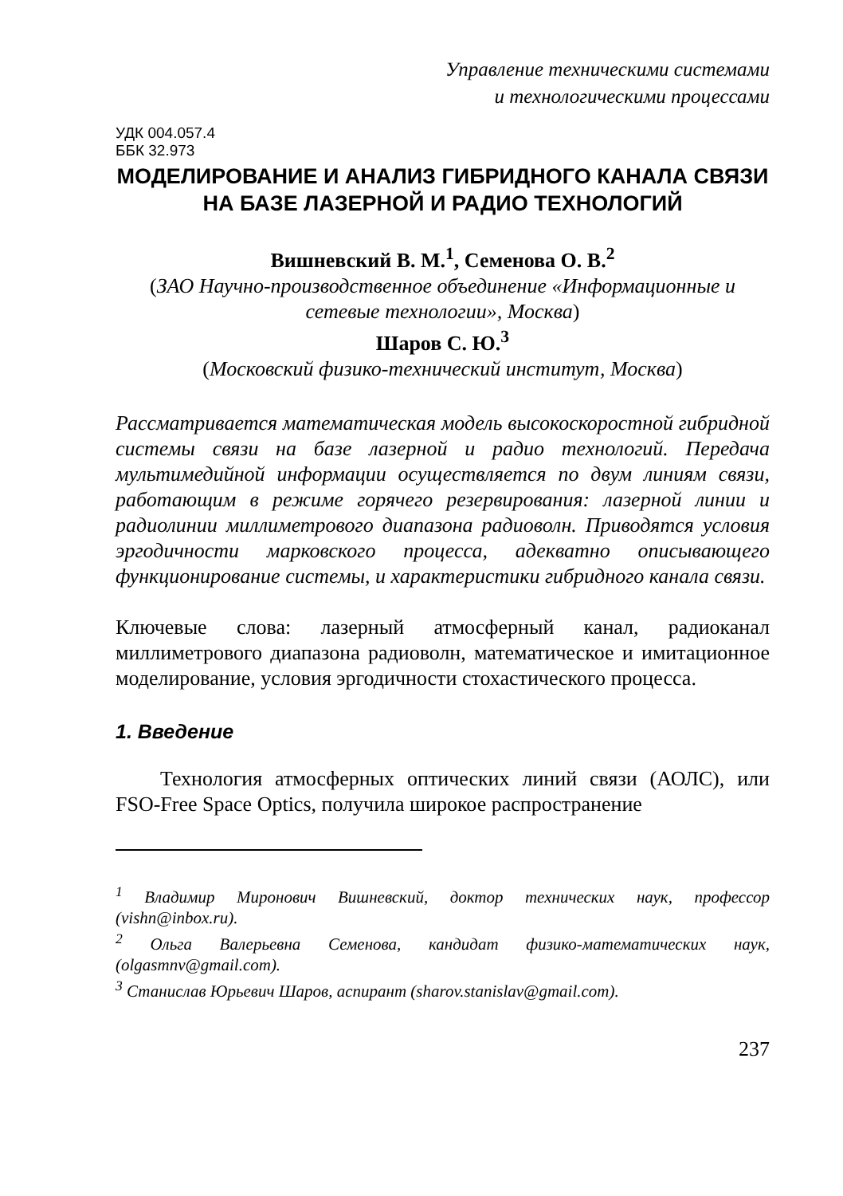Управление техническими системами
и технологическими процессами
УДК 004.057.4
ББК 32.973
МОДЕЛИРОВАНИЕ И АНАЛИЗ ГИБРИДНОГО КАНАЛА СВЯЗИ НА БАЗЕ ЛАЗЕРНОЙ И РАДИО ТЕХНОЛОГИЙ
Вишневский В. М.<sup>1</sup>, Семенова О. В.<sup>2</sup>
(ЗАО Научно-производственное объединение «Информационные и сетевые технологии», Москва)
Шаров С. Ю.<sup>3</sup>
(Московский физико-технический институт, Москва)
Рассматривается математическая модель высокоскоростной гибридной системы связи на базе лазерной и радио технологий. Передача мультимедийной информации осуществляется по двум линиям связи, работающим в режиме горячего резервирования: лазерной линии и радиолинии миллиметрового диапазона радиоволн. Приводятся условия эргодичности марковского процесса, адекватно описывающего функционирование системы, и характеристики гибридного канала связи.
Ключевые слова: лазерный атмосферный канал, радиоканал миллиметрового диапазона радиоволн, математическое и имитационное моделирование, условия эргодичности стохастического процесса.
1. Введение
Технология атмосферных оптических линий связи (АОЛС), или FSO-Free Space Optics, получила широкое распространение
<sup>1</sup> Владимир Миронович Вишневский, доктор технических наук, профессор (vishn@inbox.ru).
<sup>2</sup> Ольга Валерьевна Семенова, кандидат физико-математических наук, (olgasmnv@gmail.com).
<sup>3</sup> Станислав Юрьевич Шаров, аспирант (sharov.stanislav@gmail.com).
237